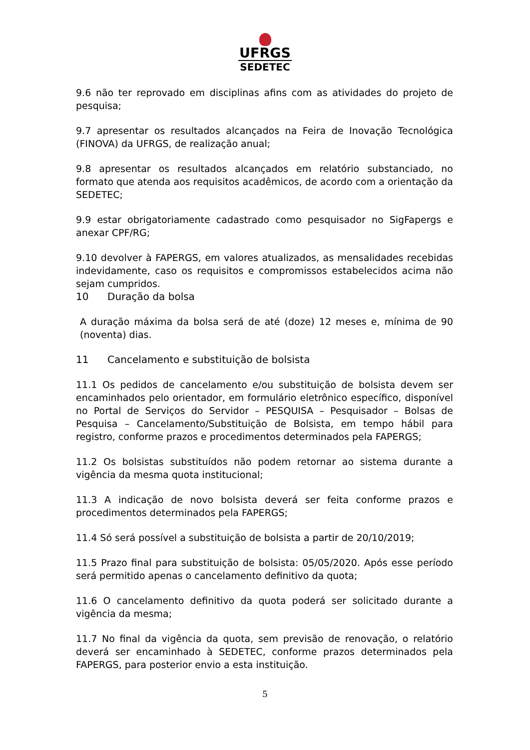UFRGS
SEDETEC
9.6 não ter reprovado em disciplinas afins com as atividades do projeto de pesquisa;
9.7 apresentar os resultados alcançados na Feira de Inovação Tecnológica (FINOVA) da UFRGS, de realização anual;
9.8 apresentar os resultados alcançados em relatório substanciado, no formato que atenda aos requisitos acadêmicos, de acordo com a orientação da SEDETEC;
9.9 estar obrigatoriamente cadastrado como pesquisador no SigFapergs e anexar CPF/RG;
9.10 devolver à FAPERGS, em valores atualizados, as mensalidades recebidas indevidamente, caso os requisitos e compromissos estabelecidos acima não sejam cumpridos.
10 Duração da bolsa
A duração máxima da bolsa será de até (doze) 12 meses e, mínima de 90 (noventa) dias.
11 Cancelamento e substituição de bolsista
11.1 Os pedidos de cancelamento e/ou substituição de bolsista devem ser encaminhados pelo orientador, em formulário eletrônico específico, disponível no Portal de Serviços do Servidor – PESQUISA – Pesquisador – Bolsas de Pesquisa – Cancelamento/Substituição de Bolsista, em tempo hábil para registro, conforme prazos e procedimentos determinados pela FAPERGS;
11.2 Os bolsistas substituídos não podem retornar ao sistema durante a vigência da mesma quota institucional;
11.3 A indicação de novo bolsista deverá ser feita conforme prazos e procedimentos determinados pela FAPERGS;
11.4 Só será possível a substituição de bolsista a partir de 20/10/2019;
11.5 Prazo final para substituição de bolsista: 05/05/2020. Após esse período será permitido apenas o cancelamento definitivo da quota;
11.6 O cancelamento definitivo da quota poderá ser solicitado durante a vigência da mesma;
11.7 No final da vigência da quota, sem previsão de renovação, o relatório deverá ser encaminhado à SEDETEC, conforme prazos determinados pela FAPERGS, para posterior envio a esta instituição.
5